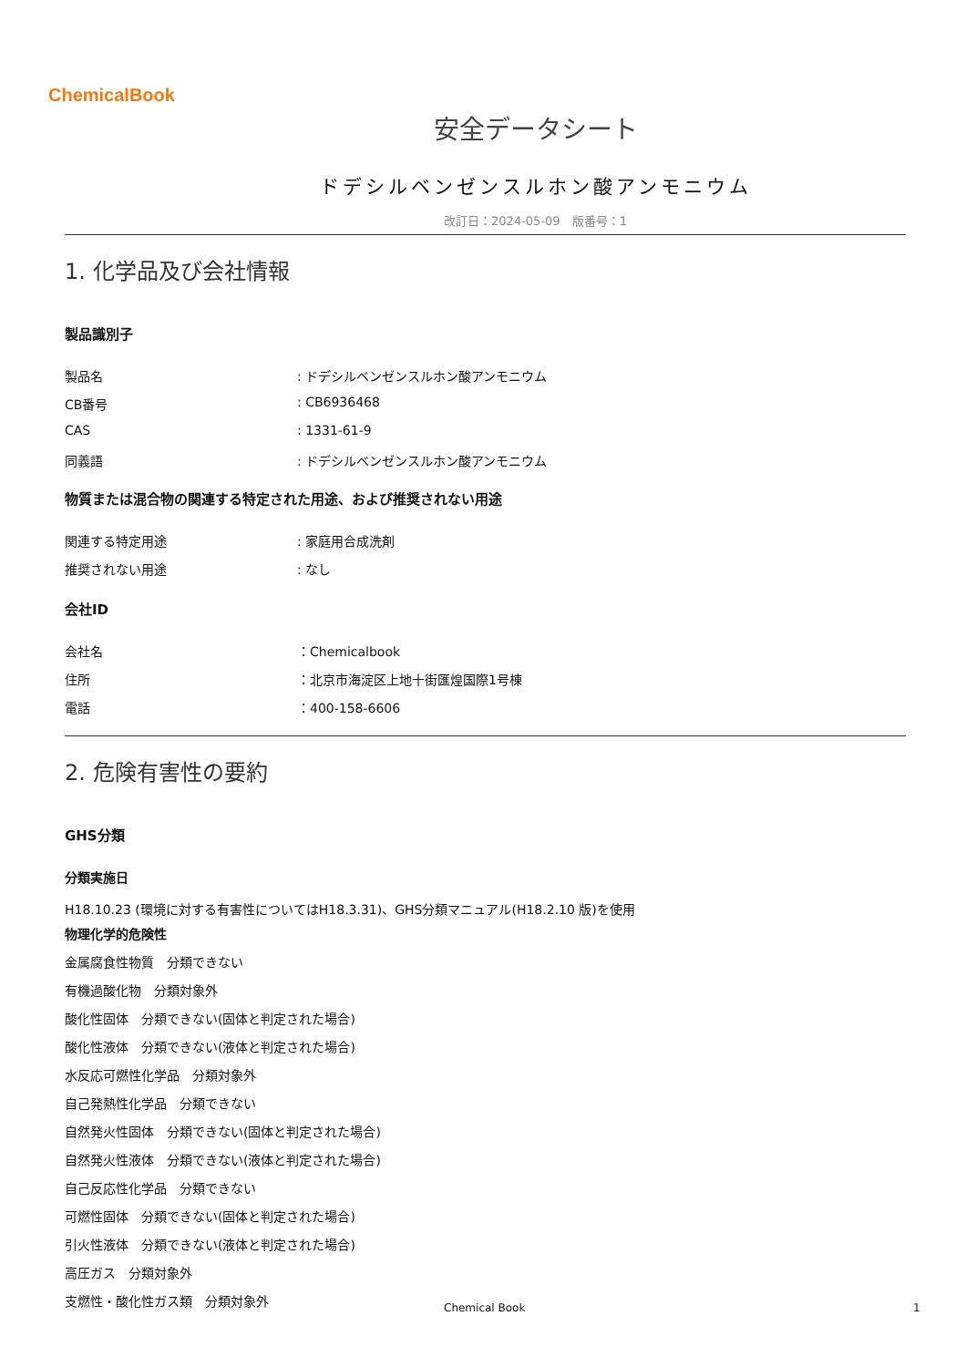ChemicalBook
安全データシート
ドデシルベンゼンスルホン酸アンモニウム
改訂日：2024-05-09　版番号：1
1. 化学品及び会社情報
製品識別子
製品名 : ドデシルベンゼンスルホン酸アンモニウム
CB番号 : CB6936468
CAS : 1331-61-9
同義語 : ドデシルベンゼンスルホン酸アンモニウム
物質または混合物の関連する特定された用途、および推奨されない用途
関連する特定用途 : 家庭用合成洗剤
推奨されない用途 : なし
会社ID
会社名 ：Chemicalbook
住所 ：北京市海淀区上地十街匯煌国際1号棟
電話 ：400-158-6606
2. 危険有害性の要約
GHS分類
分類実施日
H18.10.23 (環境に対する有害性についてはH18.3.31)、GHS分類マニュアル(H18.2.10 版)を使用
物理化学的危険性
金属腐食性物質　分類できない
有機過酸化物　分類対象外
酸化性固体　分類できない(固体と判定された場合)
酸化性液体　分類できない(液体と判定された場合)
水反応可燃性化学品　分類対象外
自己発熱性化学品　分類できない
自然発火性固体　分類できない(固体と判定された場合)
自然発火性液体　分類できない(液体と判定された場合)
自己反応性化学品　分類できない
可燃性固体　分類できない(固体と判定された場合)
引火性液体　分類できない(液体と判定された場合)
高圧ガス　分類対象外
支燃性・酸化性ガス類　分類対象外
Chemical Book 1